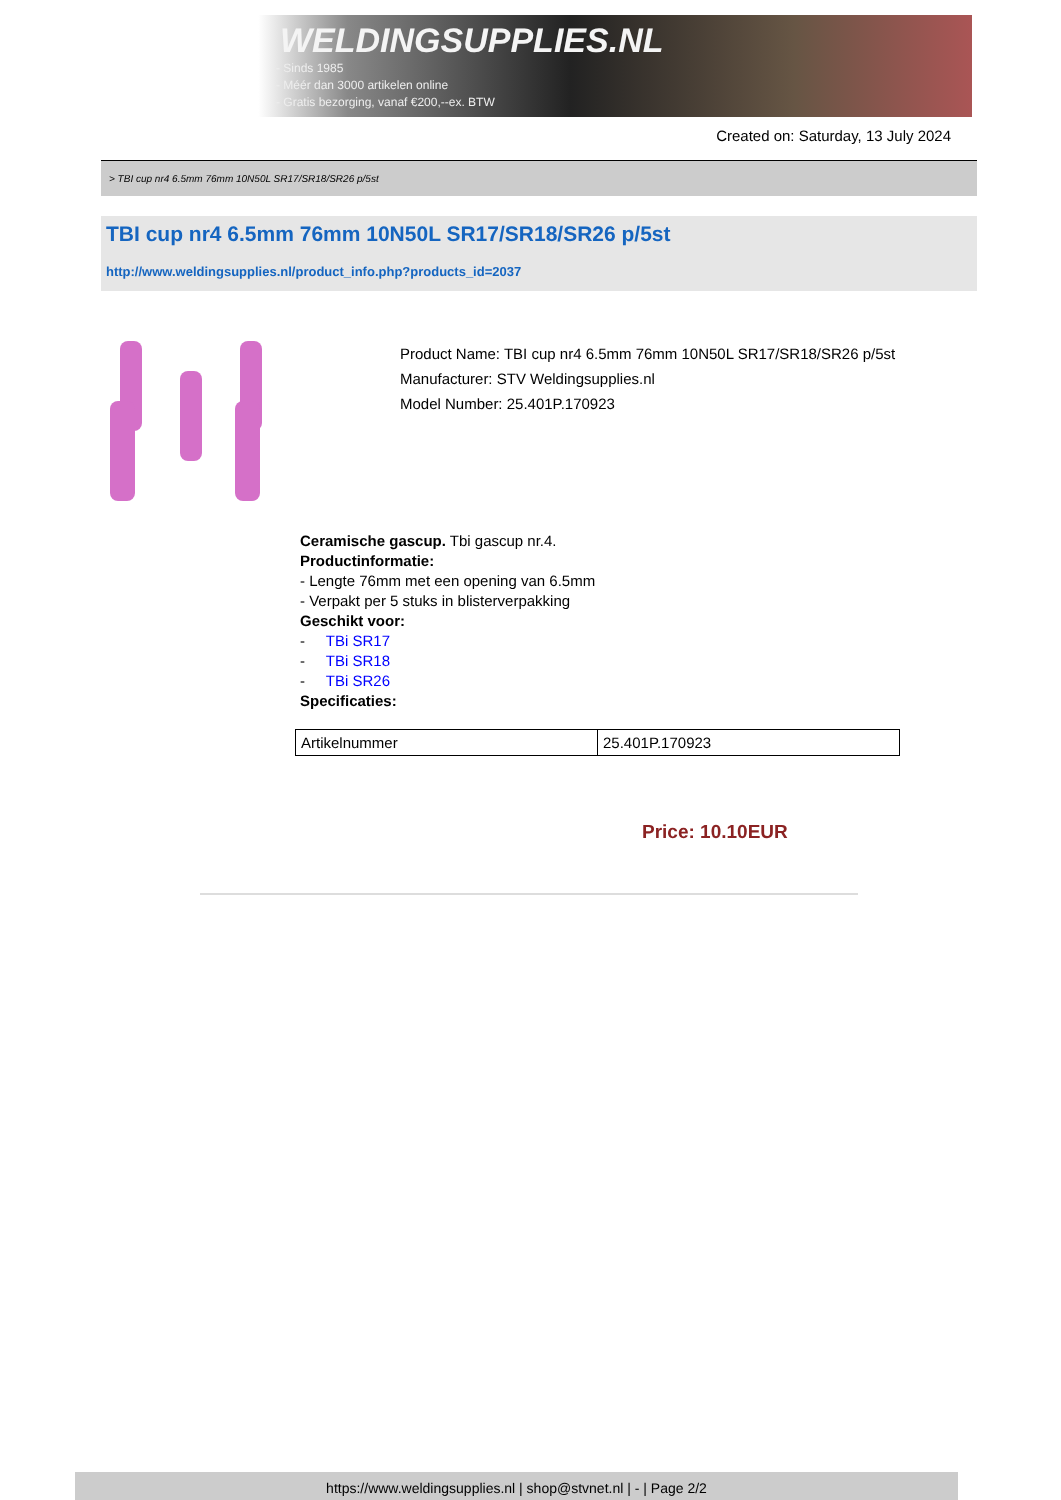WELDINGSUPPLIES.NL
- Sinds 1985
- Méér dan 3000 artikelen online
- Gratis bezorging, vanaf €200,--ex. BTW
Created on: Saturday, 13 July 2024
> TBI cup nr4 6.5mm 76mm 10N50L SR17/SR18/SR26 p/5st
TBI cup nr4 6.5mm 76mm 10N50L SR17/SR18/SR26 p/5st
http://www.weldingsupplies.nl/product_info.php?products_id=2037
Product Name: TBI cup nr4 6.5mm 76mm 10N50L SR17/SR18/SR26 p/5st
Manufacturer: STV Weldingsupplies.nl
Model Number: 25.401P.170923
Ceramische gascup. Tbi gascup nr.4.
Productinformatie:
- Lengte 76mm met een opening van 6.5mm
- Verpakt per 5 stuks in blisterverpakking
Geschikt voor:
- TBi SR17
- TBi SR18
- TBi SR26
Specificaties:
| Artikelnummer | 25.401P.170923 |
Price: 10.10EUR
https://www.weldingsupplies.nl | shop@stvnet.nl | - | Page 2/2